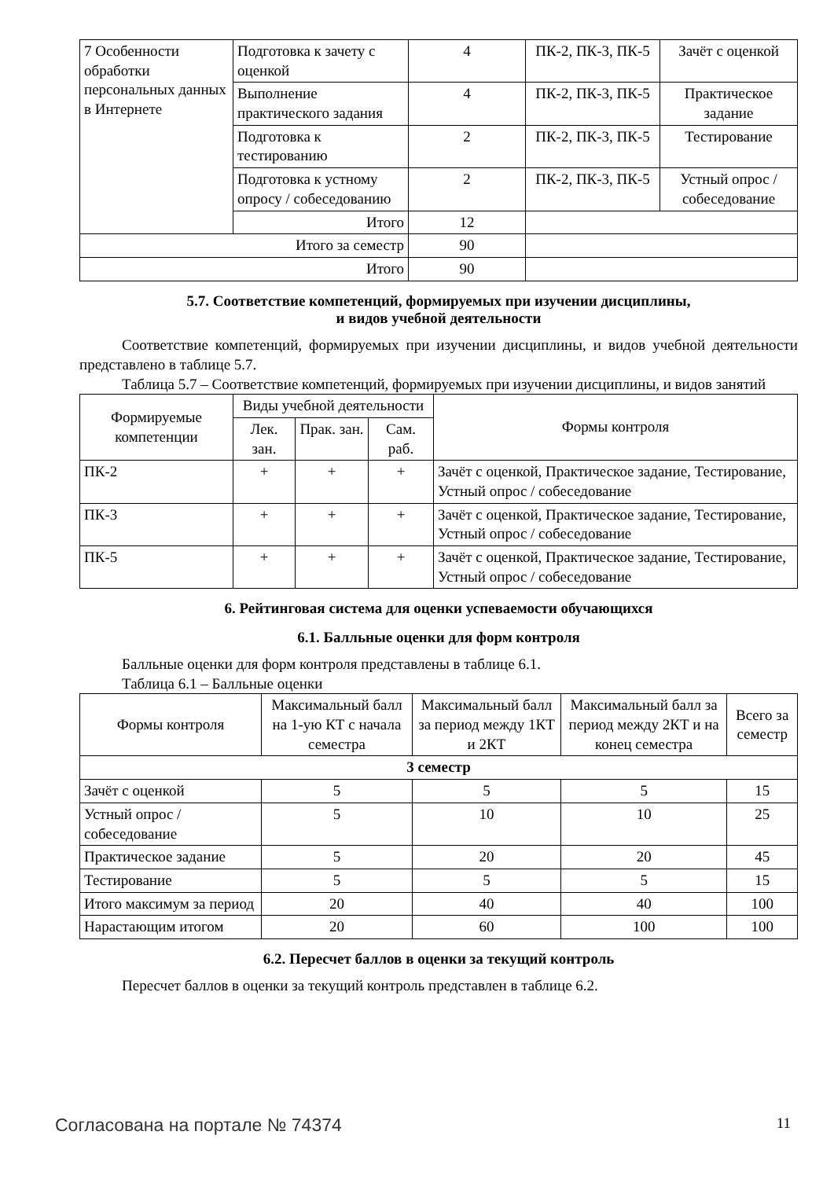| 7 Особенности обработки персональных данных в Интернете | Подготовка к зачету с оценкой | 4 | ПК-2, ПК-3, ПК-5 | Зачёт с оценкой |
| | Выполнение практического задания | 4 | ПК-2, ПК-3, ПК-5 | Практическое задание |
| | Подготовка к тестированию | 2 | ПК-2, ПК-3, ПК-5 | Тестирование |
| | Подготовка к устному опросу / собеседованию | 2 | ПК-2, ПК-3, ПК-5 | Устный опрос / собеседование |
| | Итого | 12 | | |
| Итого за семестр | | 90 | | |
| Итого | | 90 | | |
5.7. Соответствие компетенций, формируемых при изучении дисциплины,
и видов учебной деятельности
Соответствие компетенций, формируемых при изучении дисциплины, и видов учебной деятельности представлено в таблице 5.7.
Таблица 5.7 – Соответствие компетенций, формируемых при изучении дисциплины, и видов занятий
| Формируемые компетенции | Виды учебной деятельности | | | Формы контроля |
| --- | --- | --- | --- | --- |
| | Лек. зан. | Прак. зан. | Сам. раб. | |
| ПК-2 | + | + | + | Зачёт с оценкой, Практическое задание, Тестирование, Устный опрос / собеседование |
| ПК-3 | + | + | + | Зачёт с оценкой, Практическое задание, Тестирование, Устный опрос / собеседование |
| ПК-5 | + | + | + | Зачёт с оценкой, Практическое задание, Тестирование, Устный опрос / собеседование |
6. Рейтинговая система для оценки успеваемости обучающихся
6.1. Балльные оценки для форм контроля
Балльные оценки для форм контроля представлены в таблице 6.1.
Таблица 6.1 – Балльные оценки
| Формы контроля | Максимальный балл на 1-ую КТ с начала семестра | Максимальный балл за период между 1КТ и 2КТ | Максимальный балл за период между 2КТ и на конец семестра | Всего за семестр |
| --- | --- | --- | --- | --- |
| 3 семестр | | | | |
| Зачёт с оценкой | 5 | 5 | 5 | 15 |
| Устный опрос / собеседование | 5 | 10 | 10 | 25 |
| Практическое задание | 5 | 20 | 20 | 45 |
| Тестирование | 5 | 5 | 5 | 15 |
| Итого максимум за период | 20 | 40 | 40 | 100 |
| Нарастающим итогом | 20 | 60 | 100 | 100 |
6.2. Пересчет баллов в оценки за текущий контроль
Пересчет баллов в оценки за текущий контроль представлен в таблице 6.2.
Согласована на портале № 74374 11